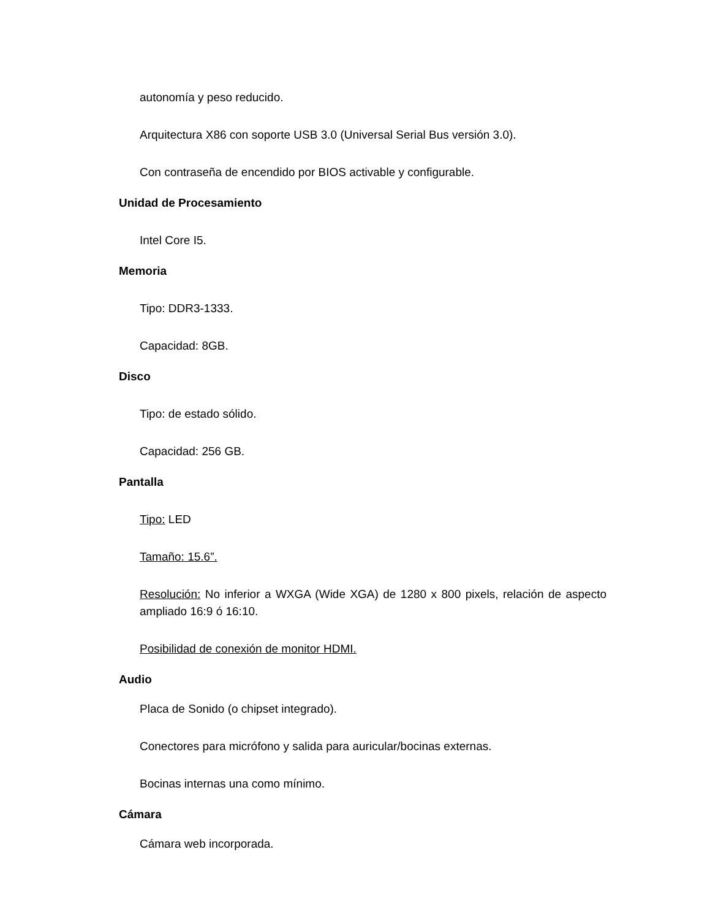autonomía y peso reducido.
Arquitectura X86 con soporte USB 3.0 (Universal Serial Bus versión 3.0).
Con contraseña de encendido por BIOS activable y configurable.
Unidad de Procesamiento
Intel Core I5.
Memoria
Tipo: DDR3-1333.
Capacidad: 8GB.
Disco
Tipo: de estado sólido.
Capacidad: 256 GB.
Pantalla
Tipo: LED
Tamaño: 15.6”.
Resolución: No inferior a WXGA (Wide XGA) de 1280 x 800 pixels, relación de aspecto ampliado 16:9 ó 16:10.
Posibilidad de conexión de monitor HDMI.
Audio
Placa de Sonido (o chipset integrado).
Conectores para micrófono y salida para auricular/bocinas externas.
Bocinas internas una como mínimo.
Cámara
Cámara web incorporada.